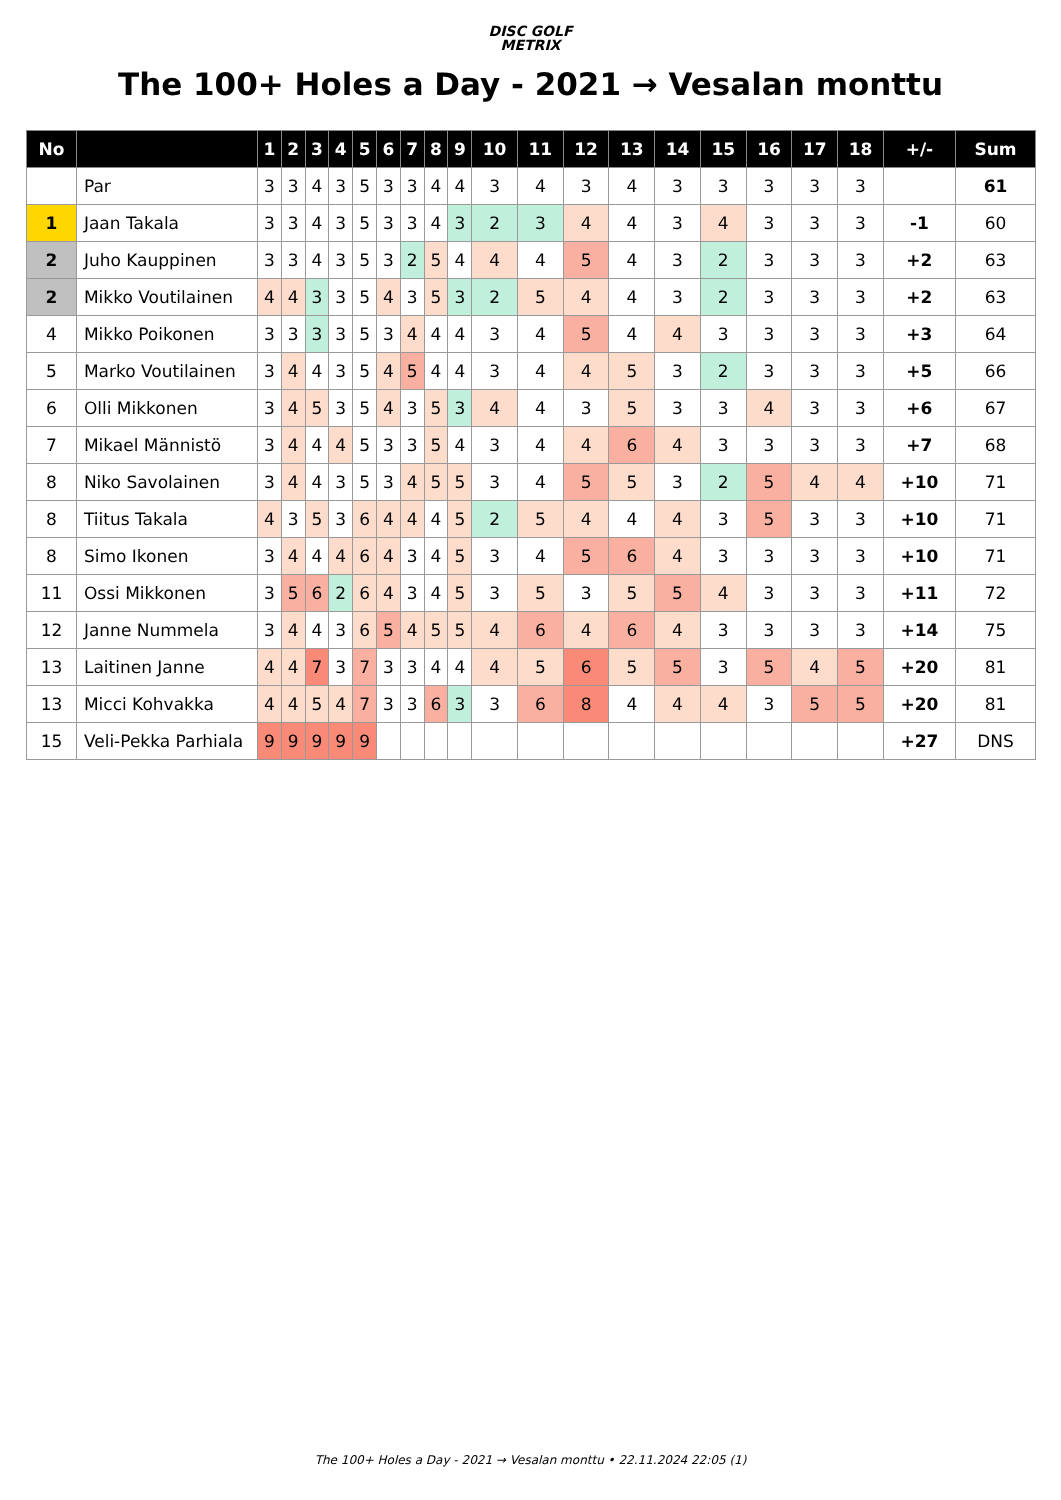DISC GOLF
METRIX
The 100+ Holes a Day - 2021 → Vesalan monttu
| No | | 1 | 2 | 3 | 4 | 5 | 6 | 7 | 8 | 9 | 10 | 11 | 12 | 13 | 14 | 15 | 16 | 17 | 18 | +/- | Sum |
| --- | --- | --- | --- | --- | --- | --- | --- | --- | --- | --- | --- | --- | --- | --- | --- | --- | --- | --- | --- | --- | --- |
| | Par | 3 | 3 | 4 | 3 | 5 | 3 | 3 | 4 | 4 | 3 | 4 | 3 | 4 | 3 | 3 | 3 | 3 | 3 | | 61 |
| 1 | Jaan Takala | 3 | 3 | 4 | 3 | 5 | 3 | 3 | 4 | 3 | 2 | 3 | 4 | 4 | 3 | 4 | 3 | 3 | 3 | -1 | 60 |
| 2 | Juho Kauppinen | 3 | 3 | 4 | 3 | 5 | 3 | 2 | 5 | 4 | 4 | 4 | 5 | 4 | 3 | 2 | 3 | 3 | 3 | +2 | 63 |
| 2 | Mikko Voutilainen | 4 | 4 | 3 | 3 | 5 | 4 | 3 | 5 | 3 | 2 | 5 | 4 | 4 | 3 | 2 | 3 | 3 | 3 | +2 | 63 |
| 4 | Mikko Poikonen | 3 | 3 | 3 | 3 | 5 | 3 | 4 | 4 | 4 | 3 | 4 | 5 | 4 | 4 | 3 | 3 | 3 | 3 | +3 | 64 |
| 5 | Marko Voutilainen | 3 | 4 | 4 | 3 | 5 | 4 | 5 | 4 | 4 | 3 | 4 | 4 | 5 | 3 | 2 | 3 | 3 | 3 | +5 | 66 |
| 6 | Olli Mikkonen | 3 | 4 | 5 | 3 | 5 | 4 | 3 | 5 | 3 | 4 | 4 | 3 | 5 | 3 | 3 | 4 | 3 | 3 | +6 | 67 |
| 7 | Mikael Männistö | 3 | 4 | 4 | 4 | 5 | 3 | 3 | 5 | 4 | 3 | 4 | 4 | 6 | 4 | 3 | 3 | 3 | 3 | +7 | 68 |
| 8 | Niko Savolainen | 3 | 4 | 4 | 3 | 5 | 3 | 4 | 5 | 5 | 3 | 4 | 5 | 5 | 3 | 2 | 5 | 4 | 4 | +10 | 71 |
| 8 | Tiitus Takala | 4 | 3 | 5 | 3 | 6 | 4 | 4 | 4 | 5 | 2 | 5 | 4 | 4 | 4 | 3 | 5 | 3 | 3 | +10 | 71 |
| 8 | Simo Ikonen | 3 | 4 | 4 | 4 | 6 | 4 | 3 | 4 | 5 | 3 | 4 | 5 | 6 | 4 | 3 | 3 | 3 | 3 | +10 | 71 |
| 11 | Ossi Mikkonen | 3 | 5 | 6 | 2 | 6 | 4 | 3 | 4 | 5 | 3 | 5 | 3 | 5 | 5 | 4 | 3 | 3 | 3 | +11 | 72 |
| 12 | Janne Nummela | 3 | 4 | 4 | 3 | 6 | 5 | 4 | 5 | 5 | 4 | 6 | 4 | 6 | 4 | 3 | 3 | 3 | 3 | +14 | 75 |
| 13 | Laitinen Janne | 4 | 4 | 7 | 3 | 7 | 3 | 3 | 4 | 4 | 4 | 5 | 6 | 5 | 5 | 3 | 5 | 4 | 5 | +20 | 81 |
| 13 | Micci Kohvakka | 4 | 4 | 5 | 4 | 7 | 3 | 3 | 6 | 3 | 3 | 6 | 8 | 4 | 4 | 4 | 3 | 5 | 5 | +20 | 81 |
| 15 | Veli-Pekka Parhiala | 9 | 9 | 9 | 9 | 9 | | | | | | | | | | | | | | +27 | DNS |
The 100+ Holes a Day - 2021 → Vesalan monttu • 22.11.2024 22:05 (1)